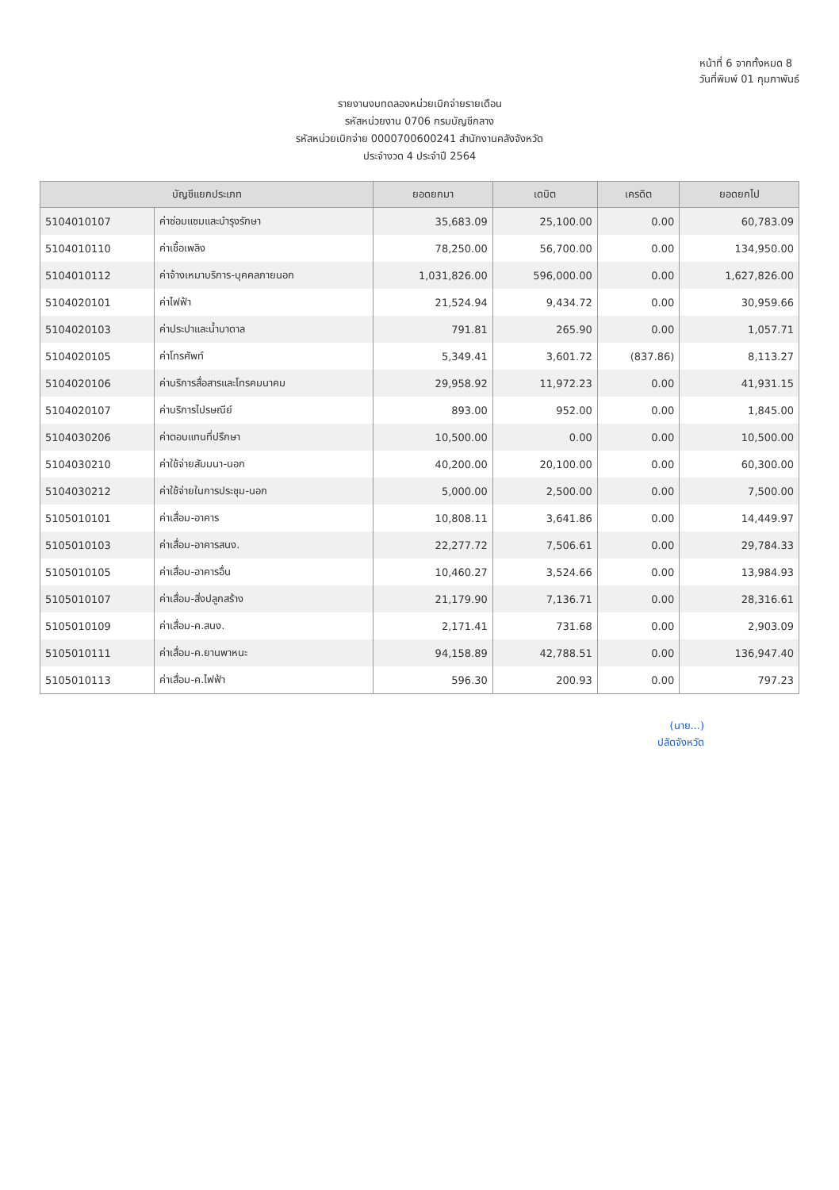หน้าที่ 6 จากทั้งหมด 8
วันที่พิมพ์ 01 กุมภาพันธ์
รายงานงบทดลองหน่วยเบิกจ่ายรายเดือน
รหัสหน่วยงาน 0706 กรมบัญชีกลาง
รหัสหน่วยเบิกจ่าย 0000700600241 สำนักงานคลังจังหวัด
ประจำงวด 4 ประจำปี 2564
| บัญชีแยกประเภท | | ยอดยกมา | เดบิต | เครดิต | ยอดยกไป |
| --- | --- | --- | --- | --- | --- |
| 5104010107 | ค่าซ่อมแซมและบำรุงรักษา | 35,683.09 | 25,100.00 | 0.00 | 60,783.09 |
| 5104010110 | ค่าเชื้อเพลิง | 78,250.00 | 56,700.00 | 0.00 | 134,950.00 |
| 5104010112 | ค่าจ้างเหมาบริการ-บุคคลภายนอก | 1,031,826.00 | 596,000.00 | 0.00 | 1,627,826.00 |
| 5104020101 | ค่าไฟฟ้า | 21,524.94 | 9,434.72 | 0.00 | 30,959.66 |
| 5104020103 | ค่าประปาและน้ำบาดาล | 791.81 | 265.90 | 0.00 | 1,057.71 |
| 5104020105 | ค่าโทรศัพท์ | 5,349.41 | 3,601.72 | (837.86) | 8,113.27 |
| 5104020106 | ค่าบริการสื่อสารและโทรคมนาคม | 29,958.92 | 11,972.23 | 0.00 | 41,931.15 |
| 5104020107 | ค่าบริการไปรษณีย์ | 893.00 | 952.00 | 0.00 | 1,845.00 |
| 5104030206 | ค่าตอบแทนที่ปรึกษา | 10,500.00 | 0.00 | 0.00 | 10,500.00 |
| 5104030210 | ค่าใช้จ่ายสัมมนา-นอก | 40,200.00 | 20,100.00 | 0.00 | 60,300.00 |
| 5104030212 | ค่าใช้จ่ายในการประชุม-นอก | 5,000.00 | 2,500.00 | 0.00 | 7,500.00 |
| 5105010101 | ค่าเสื่อม-อาคาร | 10,808.11 | 3,641.86 | 0.00 | 14,449.97 |
| 5105010103 | ค่าเสื่อม-อาคารสนง. | 22,277.72 | 7,506.61 | 0.00 | 29,784.33 |
| 5105010105 | ค่าเสื่อม-อาคารอื่น | 10,460.27 | 3,524.66 | 0.00 | 13,984.93 |
| 5105010107 | ค่าเสื่อม-สิ่งปลูกสร้าง | 21,179.90 | 7,136.71 | 0.00 | 28,316.61 |
| 5105010109 | ค่าเสื่อม-ค.สนง. | 2,171.41 | 731.68 | 0.00 | 2,903.09 |
| 5105010111 | ค่าเสื่อม-ค.ยานพาหนะ | 94,158.89 | 42,788.51 | 0.00 | 136,947.40 |
| 5105010113 | ค่าเสื่อม-ค.ไฟฟ้า | 596.30 | 200.93 | 0.00 | 797.23 |
(นาย...)
ปลัดจังหวัด